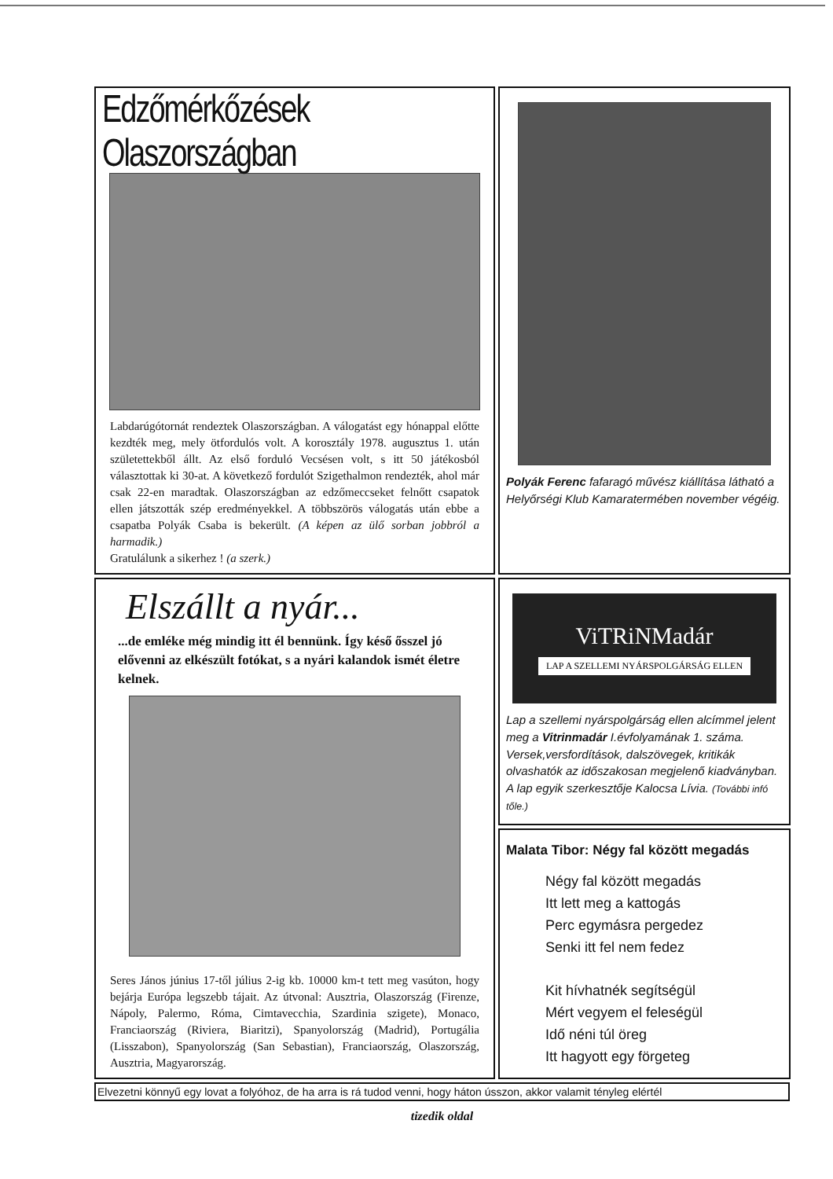Edzőmérkőzések Olaszországban
Labdarúgótornát rendeztek Olaszországban. A válogatást egy hónappal előtte kezdték meg, mely ötfordulós volt. A korosztály 1978. augusztus 1. után születettekből állt. Az első forduló Vecsésen volt, s itt 50 játékosból választottak ki 30-at. A következő fordulót Szigethalmon rendezték, ahol már csak 22-en maradtak. Olaszországban az edzőmeccseket felnőtt csapatok ellen játszották szép eredményekkel. A többszörös válogatás után ebbe a csapatba Polyák Csaba is bekerült. (A képen az ülő sorban jobbról a harmadik.)
Gratulálunk a sikerhez ! (a szerk.)
Polyák Ferenc fafaragó művész kiállítása látható a Helyőrségi Klub Kamaratermében november végéig.
Elszállt a nyár...
...de emléke még mindig itt él bennünk. Így késő ősszel jó elővenni az elkészült fotókat, s a nyári kalandok ismét életre kelnek.
Seres János június 17-től július 2-ig kb. 10000 km-t tett meg vasúton, hogy bejárja Európa legszebb tájait. Az útvonal: Ausztria, Olaszország (Firenze, Nápoly, Palermo, Róma, Cimtavecchia, Szardinia szigete), Monaco, Franciaország (Riviera, Biaritzi), Spanyolország (Madrid), Portugália (Lisszabon), Spanyolország (San Sebastian), Franciaország, Olaszország, Ausztria, Magyarország.
ViTRiNMadár
LAP A SZELLEMI NYÁRSPOLGÁRSÁG ELLEN
Lap a szellemi nyárspolgárság ellen alcímmel jelent meg a Vitrinmadár I.évfolyamának 1. száma. Versek,versfordítások, dalszövegek, kritikák olvashatók az időszakosan megjelenő kiadványban. A lap egyik szerkesztője Kalocsa Lívia. (További infó tőle.)
Malata Tibor: Négy fal között megadás
Négy fal között megadás
Itt lett meg a kattogás
Perc egymásra pergedez
Senki itt fel nem fedez
Kit hívhatnék segítségül
Mért vegyem el feleségül
Idő néni túl öreg
Itt hagyott egy förgeteg
Elvezetni könnyű egy lovat a folyóhoz, de ha arra is rá tudod venni, hogy háton ússzon, akkor valamit tényleg elértél
tizedik oldal